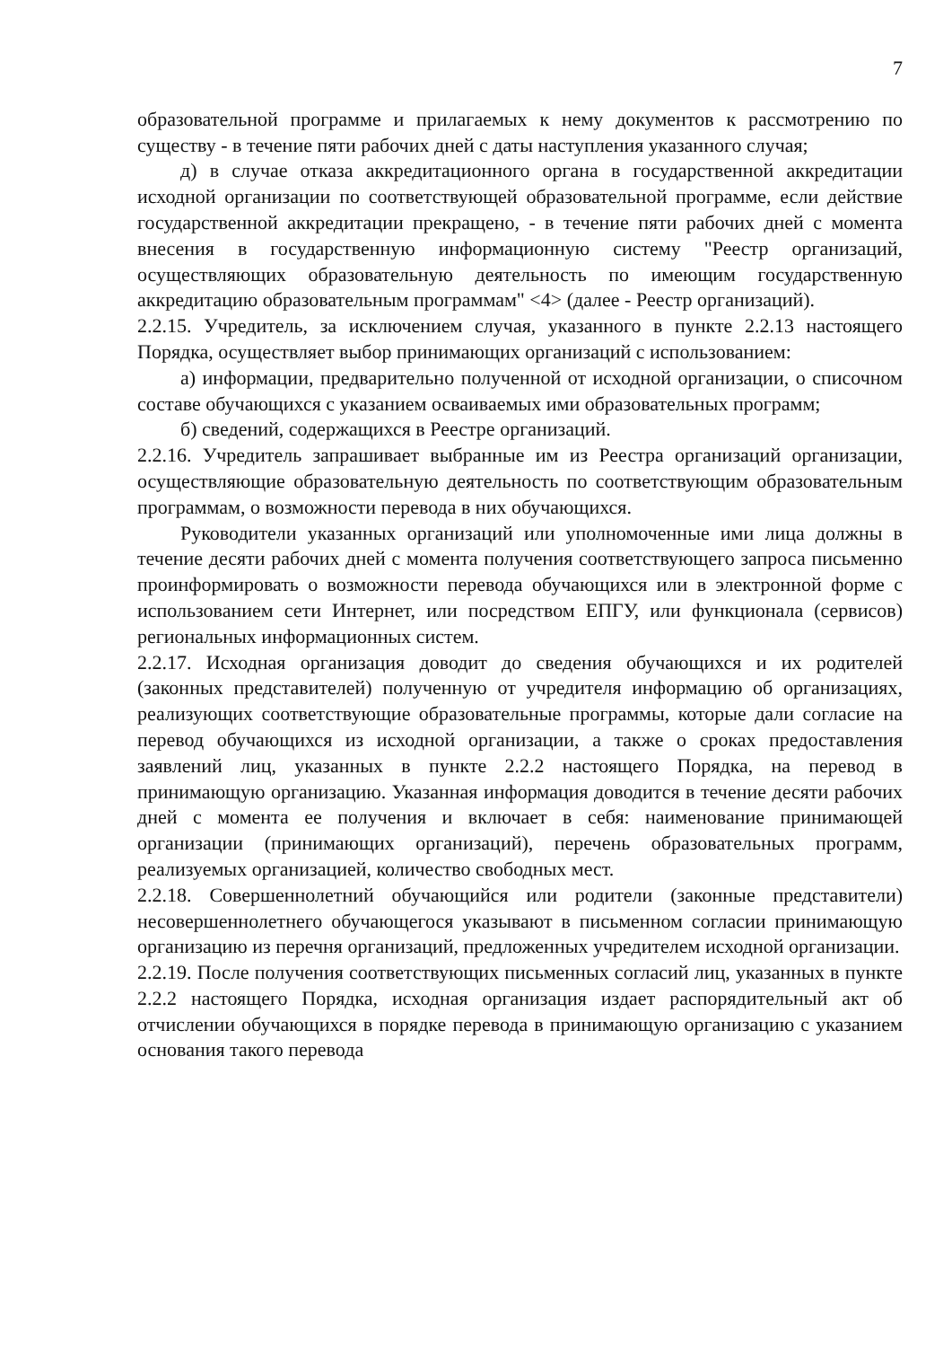7
образовательной программе и прилагаемых к нему документов к рассмотрению по существу - в течение пяти рабочих дней с даты наступления указанного случая;
д) в случае отказа аккредитационного органа в государственной аккредитации исходной организации по соответствующей образовательной программе, если действие государственной аккредитации прекращено, - в течение пяти рабочих дней с момента внесения в государственную информационную систему "Реестр организаций, осуществляющих образовательную деятельность по имеющим государственную аккредитацию образовательным программам" <4> (далее - Реестр организаций).
2.2.15. Учредитель, за исключением случая, указанного в пункте 2.2.13 настоящего Порядка, осуществляет выбор принимающих организаций с использованием:
а) информации, предварительно полученной от исходной организации, о списочном составе обучающихся с указанием осваиваемых ими образовательных программ;
б) сведений, содержащихся в Реестре организаций.
2.2.16. Учредитель запрашивает выбранные им из Реестра организаций организации, осуществляющие образовательную деятельность по соответствующим образовательным программам, о возможности перевода в них обучающихся.
Руководители указанных организаций или уполномоченные ими лица должны в течение десяти рабочих дней с момента получения соответствующего запроса письменно проинформировать о возможности перевода обучающихся или в электронной форме с использованием сети Интернет, или посредством ЕПГУ, или функционала (сервисов) региональных информационных систем.
2.2.17. Исходная организация доводит до сведения обучающихся и их родителей (законных представителей) полученную от учредителя информацию об организациях, реализующих соответствующие образовательные программы, которые дали согласие на перевод обучающихся из исходной организации, а также о сроках предоставления заявлений лиц, указанных в пункте 2.2.2 настоящего Порядка, на перевод в принимающую организацию. Указанная информация доводится в течение десяти рабочих дней с момента ее получения и включает в себя: наименование принимающей организации (принимающих организаций), перечень образовательных программ, реализуемых организацией, количество свободных мест.
2.2.18. Совершеннолетний обучающийся или родители (законные представители) несовершеннолетнего обучающегося указывают в письменном согласии принимающую организацию из перечня организаций, предложенных учредителем исходной организации.
2.2.19. После получения соответствующих письменных согласий лиц, указанных в пункте 2.2.2 настоящего Порядка, исходная организация издает распорядительный акт об отчислении обучающихся в порядке перевода в принимающую организацию с указанием основания такого перевода